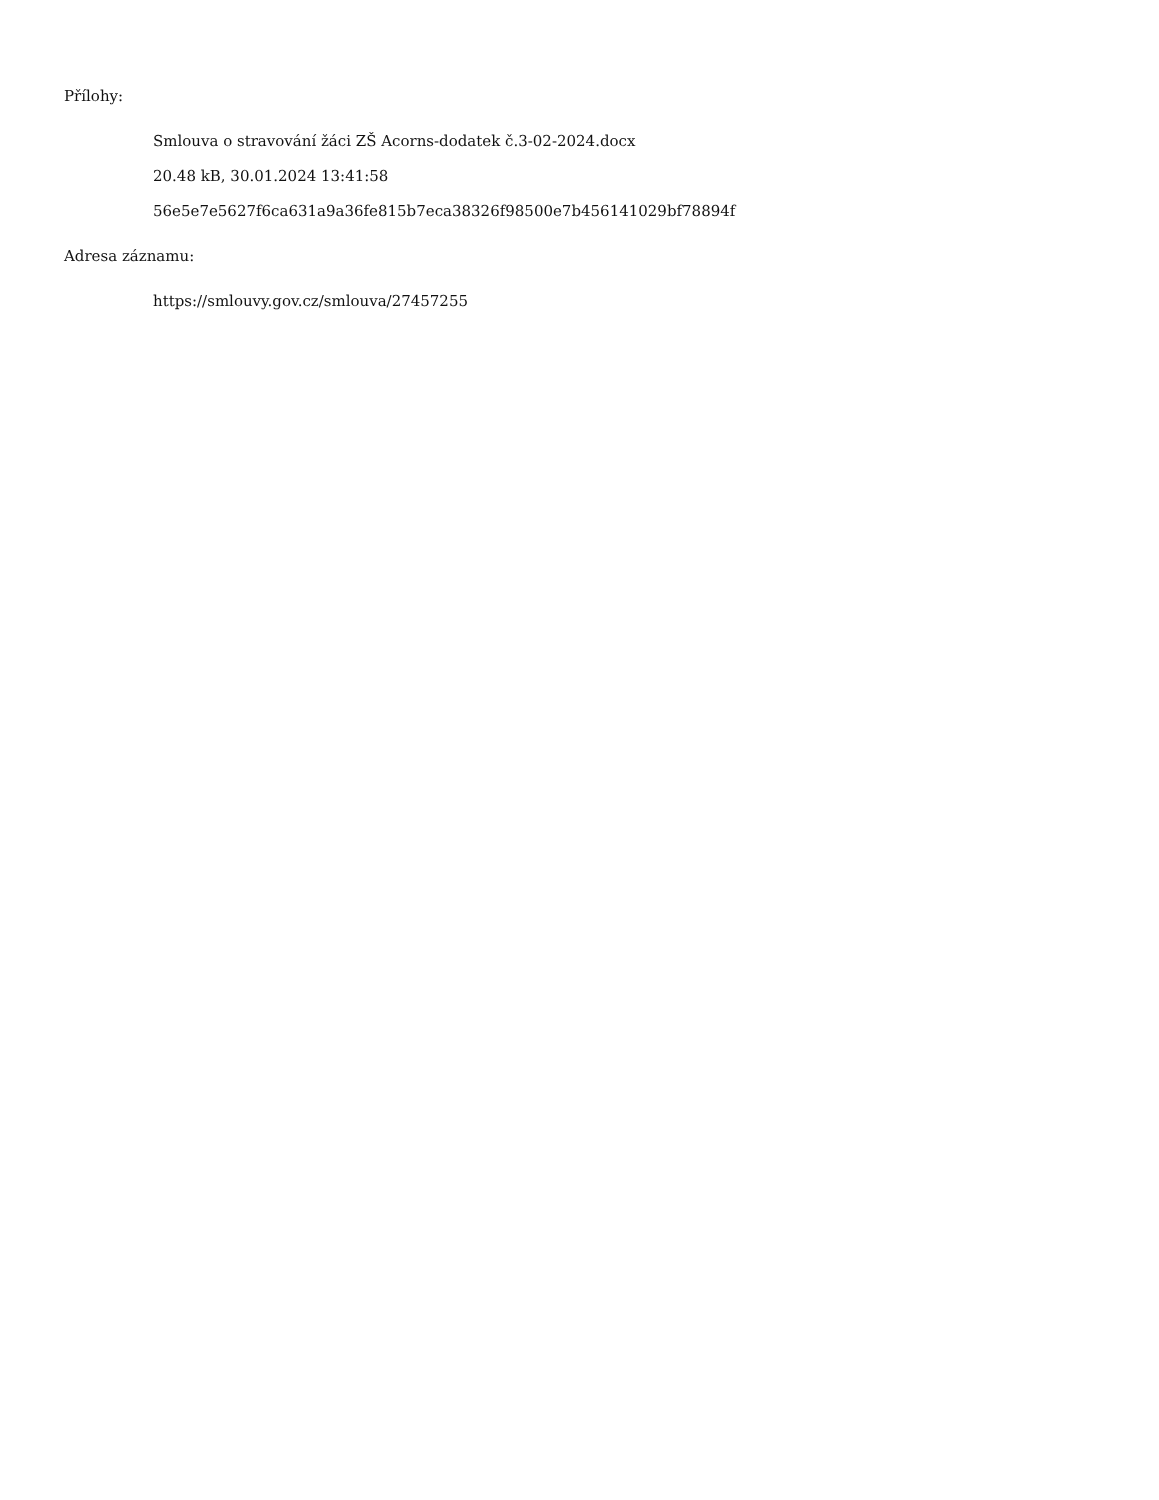Přílohy:
Smlouva o stravování žáci ZŠ Acorns-dodatek č.3-02-2024.docx
20.48 kB, 30.01.2024 13:41:58
56e5e7e5627f6ca631a9a36fe815b7eca38326f98500e7b456141029bf78894f
Adresa záznamu:
https://smlouvy.gov.cz/smlouva/27457255